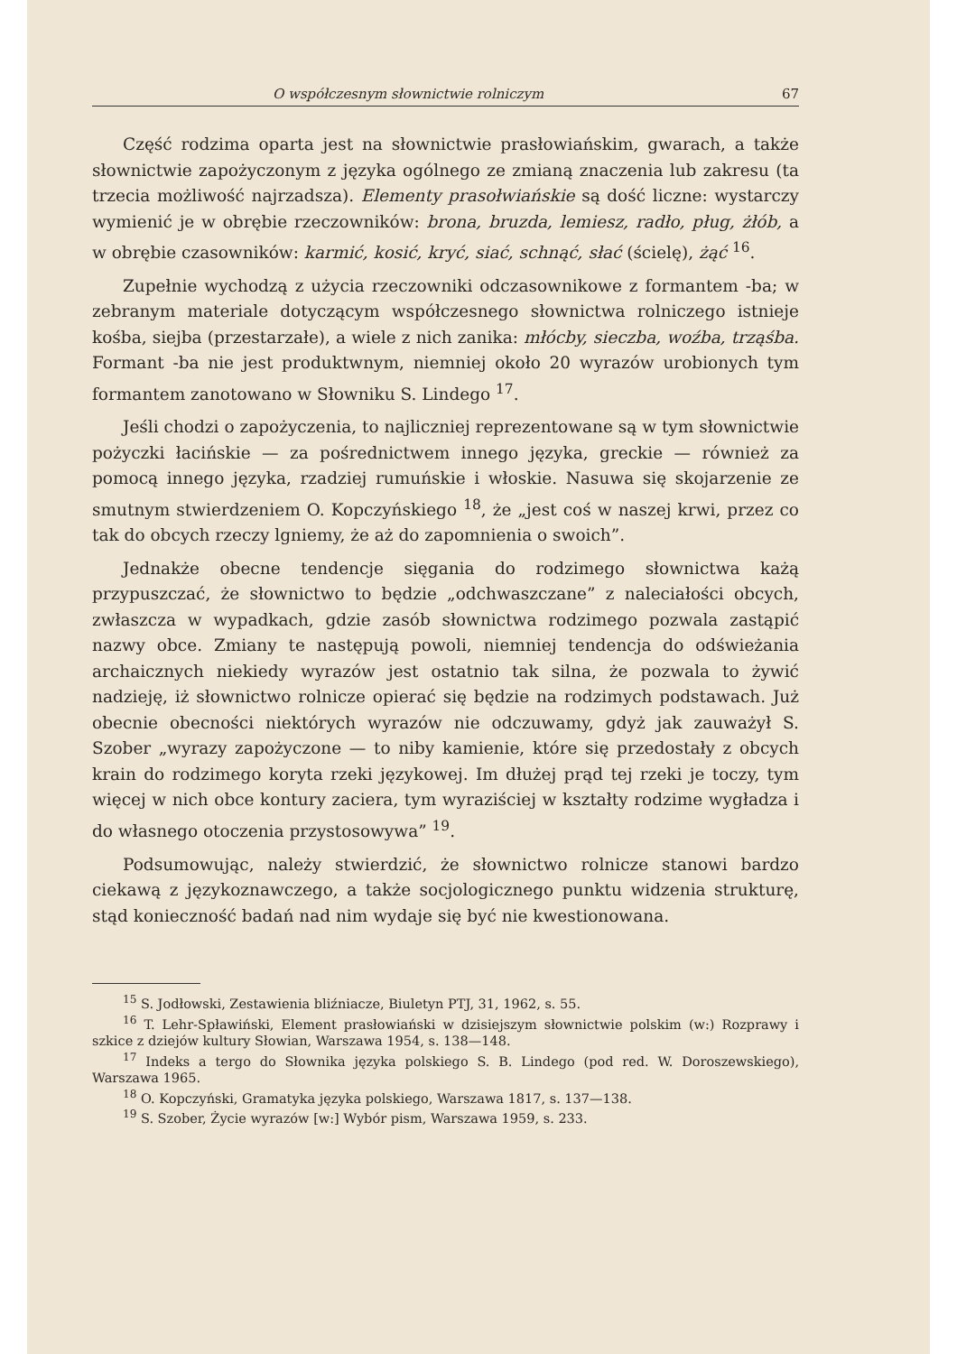O współczesnym słownictwie rolniczym 67
Część rodzima oparta jest na słownictwie prasłowiańskim, gwarach, a także słownictwie zapożyczonym z języka ogólnego ze zmianą znaczenia lub zakresu (ta trzecia możliwość najrzadsza). Elementy prasołwiańskie są dość liczne: wystarczy wymienić je w obrębie rzeczowników: brona, bruzda, lemiesz, radło, pług, żłób, a w obrębie czasowników: karmić, kosić, kryć, siać, schnąć, słać (ścielę), żąć <sup>16</sup>.
Zupełnie wychodzą z użycia rzeczowniki odczasownikowe z formantem -ba; w zebranym materiale dotyczącym współczesnego słownictwa rolniczego istnieje kośba, siejba (przestarzałe), a wiele z nich zanika: młócby, sieczba, woźba, trząśba. Formant -ba nie jest produktwnym, niemniej około 20 wyrazów urobionych tym formantem zanotowano w Słowniku S. Lindego <sup>17</sup>.
Jeśli chodzi o zapożyczenia, to najliczniej reprezentowane są w tym słownictwie pożyczki łacińskie — za pośrednictwem innego języka, greckie — również za pomocą innego języka, rzadziej rumuńskie i włoskie. Nasuwa się skojarzenie ze smutnym stwierdzeniem O. Kopczyńskiego <sup>18</sup>, że „jest coś w naszej krwi, przez co tak do obcych rzeczy lgniemy, że aż do zapomnienia o swoich”.
Jednakże obecne tendencje sięgania do rodzimego słownictwa każą przypuszczać, że słownictwo to będzie „odchwaszczane” z naleciałości obcych, zwłaszcza w wypadkach, gdzie zasób słownictwa rodzimego pozwala zastąpić nazwy obce. Zmiany te następują powoli, niemniej tendencja do odświeżania archaicznych niekiedy wyrazów jest ostatnio tak silna, że pozwala to żywić nadzieję, iż słownictwo rolnicze opierać się będzie na rodzimych podstawach. Już obecnie obecności niektórych wyrazów nie odczuwamy, gdyż jak zauważył S. Szober „wyrazy zapożyczone — to niby kamienie, które się przedostały z obcych krain do rodzimego koryta rzeki językowej. Im dłużej prąd tej rzeki je toczy, tym więcej w nich obce kontury zaciera, tym wyraziściej w kształty rodzime wygładza i do własnego otoczenia przystosowywa” <sup>19</sup>.
Podsumowując, należy stwierdzić, że słownictwo rolnicze stanowi bardzo ciekawą z językoznawczego, a także socjologicznego punktu widzenia strukturę, stąd konieczność badań nad nim wydaje się być nie kwestionowana.
<sup>15</sup> S. Jodłowski, Zestawienia bliźniacze, Biuletyn PTJ, 31, 1962, s. 55.
<sup>16</sup> T. Lehr-Spławiński, Element prasłowiański w dzisiejszym słownictwie polskim (w:) Rozprawy i szkice z dziejów kultury Słowian, Warszawa 1954, s. 138—148.
<sup>17</sup> Indeks a tergo do Słownika języka polskiego S. B. Lindego (pod red. W. Doroszewskiego), Warszawa 1965.
<sup>18</sup> O. Kopczyński, Gramatyka języka polskiego, Warszawa 1817, s. 137—138.
<sup>19</sup> S. Szober, Życie wyrazów [w:] Wybór pism, Warszawa 1959, s. 233.